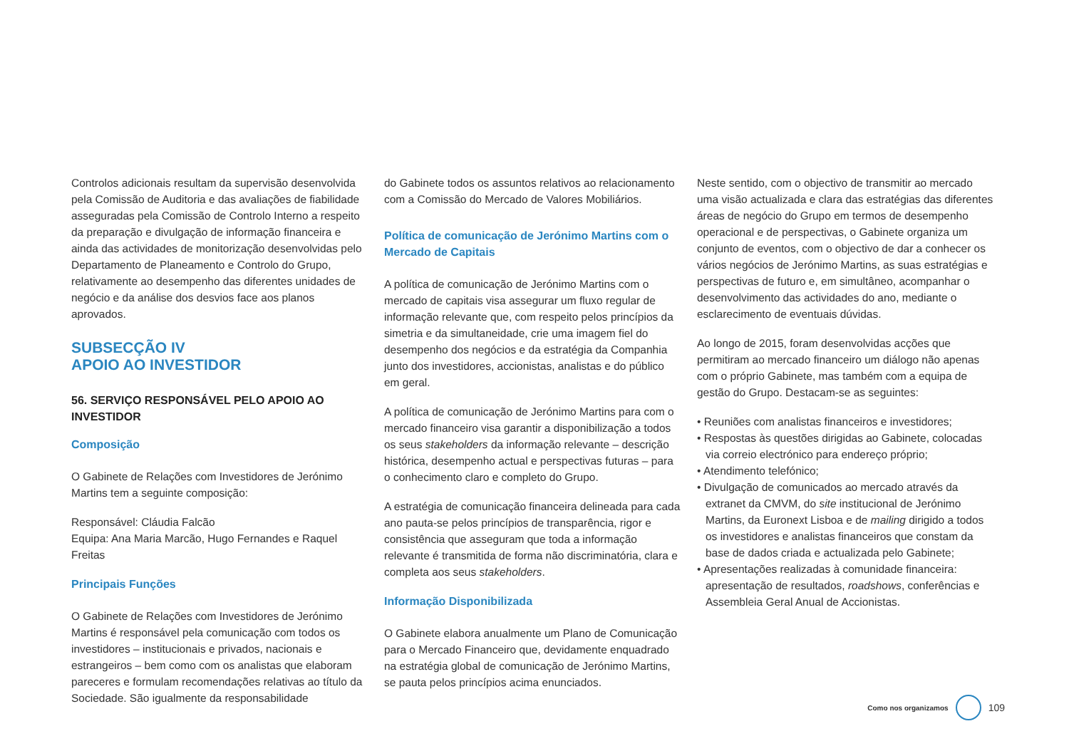Controlos adicionais resultam da supervisão desenvolvida pela Comissão de Auditoria e das avaliações de fiabilidade asseguradas pela Comissão de Controlo Interno a respeito da preparação e divulgação de informação financeira e ainda das actividades de monitorização desenvolvidas pelo Departamento de Planeamento e Controlo do Grupo, relativamente ao desempenho das diferentes unidades de negócio e da análise dos desvios face aos planos aprovados.
SUBSECÇÃO IV
APOIO AO INVESTIDOR
56. SERVIÇO RESPONSÁVEL PELO APOIO AO INVESTIDOR
Composição
O Gabinete de Relações com Investidores de Jerónimo Martins tem a seguinte composição:
Responsável: Cláudia Falcão
Equipa: Ana Maria Marcão, Hugo Fernandes e Raquel Freitas
Principais Funções
O Gabinete de Relações com Investidores de Jerónimo Martins é responsável pela comunicação com todos os investidores – institucionais e privados, nacionais e estrangeiros – bem como com os analistas que elaboram pareceres e formulam recomendações relativas ao título da Sociedade. São igualmente da responsabilidade
do Gabinete todos os assuntos relativos ao relacionamento com a Comissão do Mercado de Valores Mobiliários.
Política de comunicação de Jerónimo Martins com o Mercado de Capitais
A política de comunicação de Jerónimo Martins com o mercado de capitais visa assegurar um fluxo regular de informação relevante que, com respeito pelos princípios da simetria e da simultaneidade, crie uma imagem fiel do desempenho dos negócios e da estratégia da Companhia junto dos investidores, accionistas, analistas e do público em geral.
A política de comunicação de Jerónimo Martins para com o mercado financeiro visa garantir a disponibilização a todos os seus stakeholders da informação relevante – descrição histórica, desempenho actual e perspectivas futuras – para o conhecimento claro e completo do Grupo.
A estratégia de comunicação financeira delineada para cada ano pauta-se pelos princípios de transparência, rigor e consistência que asseguram que toda a informação relevante é transmitida de forma não discriminatória, clara e completa aos seus stakeholders.
Informação Disponibilizada
O Gabinete elabora anualmente um Plano de Comunicação para o Mercado Financeiro que, devidamente enquadrado na estratégia global de comunicação de Jerónimo Martins, se pauta pelos princípios acima enunciados.
Neste sentido, com o objectivo de transmitir ao mercado uma visão actualizada e clara das estratégias das diferentes áreas de negócio do Grupo em termos de desempenho operacional e de perspectivas, o Gabinete organiza um conjunto de eventos, com o objectivo de dar a conhecer os vários negócios de Jerónimo Martins, as suas estratégias e perspectivas de futuro e, em simultâneo, acompanhar o desenvolvimento das actividades do ano, mediante o esclarecimento de eventuais dúvidas.
Ao longo de 2015, foram desenvolvidas acções que permitiram ao mercado financeiro um diálogo não apenas com o próprio Gabinete, mas também com a equipa de gestão do Grupo. Destacam-se as seguintes:
• Reuniões com analistas financeiros e investidores;
• Respostas às questões dirigidas ao Gabinete, colocadas via correio electrónico para endereço próprio;
• Atendimento telefónico;
• Divulgação de comunicados ao mercado através da extranet da CMVM, do site institucional de Jerónimo Martins, da Euronext Lisboa e de mailing dirigido a todos os investidores e analistas financeiros que constam da base de dados criada e actualizada pelo Gabinete;
• Apresentações realizadas à comunidade financeira: apresentação de resultados, roadshows, conferências e Assembleia Geral Anual de Accionistas.
Como nos organizamos
109